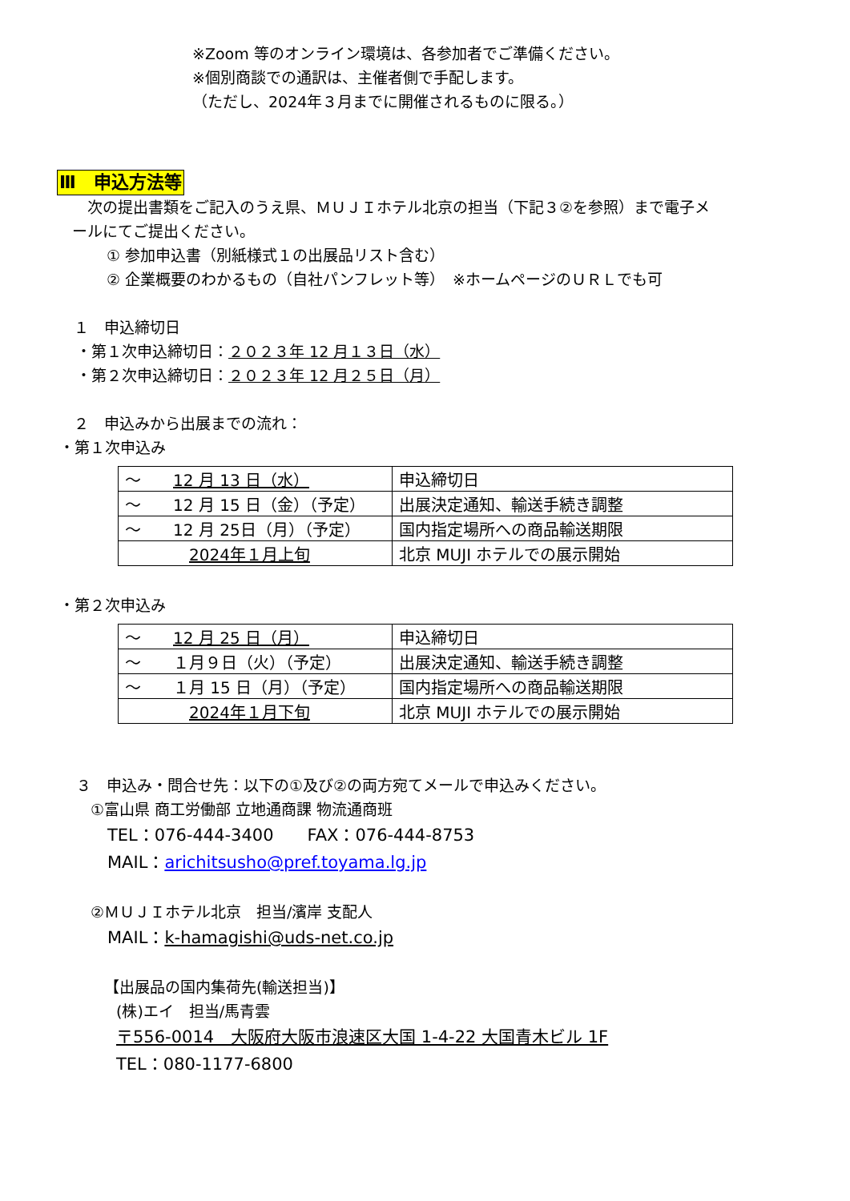※Zoom 等のオンライン環境は、各参加者でご準備ください。
※個別商談での通訳は、主催者側で手配します。
（ただし、2024年３月までに開催されるものに限る。）
Ⅲ　申込方法等
　次の提出書類をご記入のうえ県、ＭＵＪＩホテル北京の担当（下記３②を参照）まで電子メ
ールにてご提出ください。
① 参加申込書（別紙様式１の出展品リスト含む）
② 企業概要のわかるもの（自社パンフレット等）　※ホームページのＵＲＬでも可
１　申込締切日
・第１次申込締切日：２０２３年 12 月１３日（水）
・第２次申込締切日：２０２３年 12 月２５日（月）
２　申込みから出展までの流れ：
・第１次申込み
| ～ 12 月 13 日（水） | 申込締切日 |
| ～ 12 月 15 日（金）（予定） | 出展決定通知、輸送手続き調整 |
| ～ 12 月 25日（月）（予定） | 国内指定場所への商品輸送期限 |
| 2024年１月上旬 | 北京 MUJI ホテルでの展示開始 |
・第２次申込み
| ～ 12 月 25 日（月） | 申込締切日 |
| ～ １月９日（火）（予定） | 出展決定通知、輸送手続き調整 |
| ～ １月 15 日（月）（予定） | 国内指定場所への商品輸送期限 |
| 2024年１月下旬 | 北京 MUJI ホテルでの展示開始 |
３　申込み・問合せ先：以下の①及び②の両方宛てメールで申込みください。
①富山県 商工労働部 立地通商課 物流通商班
TEL：076-444-3400　　FAX：076-444-8753
MAIL：arichitsusho@pref.toyama.lg.jp
②ＭＵＪＩホテル北京　担当/濱岸 支配人
MAIL：k-hamagishi@uds-net.co.jp
【出展品の国内集荷先(輸送担当)】
(株)エイ　担当/馬青雲
〒556-0014　大阪府大阪市浪速区大国 1-4-22 大国青木ビル 1F
TEL：080-1177-6800